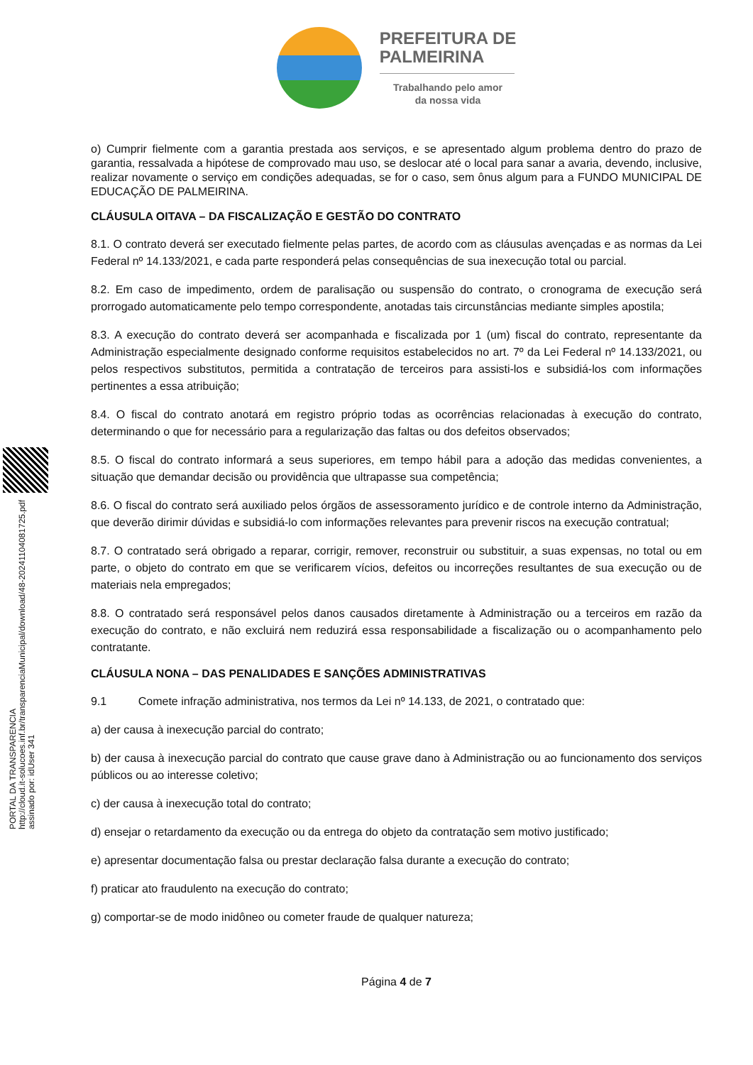PORTAL DA TRANSPARENCIA
http://cloud.it-solucoes.inf.br/transparenciaMunicipal/download/48-20241104081725.pdf
assinado por: idUser 341
PREFEITURA DE
PALMEIRINA
Trabalhando pelo amor
da nossa vida
o) Cumprir fielmente com a garantia prestada aos serviços, e se apresentado algum problema dentro do prazo de garantia, ressalvada a hipótese de comprovado mau uso, se deslocar até o local para sanar a avaria, devendo, inclusive, realizar novamente o serviço em condições adequadas, se for o caso, sem ônus algum para a FUNDO MUNICIPAL DE EDUCAÇÃO DE PALMEIRINA.
CLÁUSULA OITAVA – DA FISCALIZAÇÃO E GESTÃO DO CONTRATO
8.1. O contrato deverá ser executado fielmente pelas partes, de acordo com as cláusulas avençadas e as normas da Lei Federal nº 14.133/2021, e cada parte responderá pelas consequências de sua inexecução total ou parcial.
8.2. Em caso de impedimento, ordem de paralisação ou suspensão do contrato, o cronograma de execução será prorrogado automaticamente pelo tempo correspondente, anotadas tais circunstâncias mediante simples apostila;
8.3. A execução do contrato deverá ser acompanhada e fiscalizada por 1 (um) fiscal do contrato, representante da Administração especialmente designado conforme requisitos estabelecidos no art. 7º da Lei Federal nº 14.133/2021, ou pelos respectivos substitutos, permitida a contratação de terceiros para assisti-los e subsidiá-los com informações pertinentes a essa atribuição;
8.4. O fiscal do contrato anotará em registro próprio todas as ocorrências relacionadas à execução do contrato, determinando o que for necessário para a regularização das faltas ou dos defeitos observados;
8.5. O fiscal do contrato informará a seus superiores, em tempo hábil para a adoção das medidas convenientes, a situação que demandar decisão ou providência que ultrapasse sua competência;
8.6. O fiscal do contrato será auxiliado pelos órgãos de assessoramento jurídico e de controle interno da Administração, que deverão dirimir dúvidas e subsidiá-lo com informações relevantes para prevenir riscos na execução contratual;
8.7. O contratado será obrigado a reparar, corrigir, remover, reconstruir ou substituir, a suas expensas, no total ou em parte, o objeto do contrato em que se verificarem vícios, defeitos ou incorreções resultantes de sua execução ou de materiais nela empregados;
8.8. O contratado será responsável pelos danos causados diretamente à Administração ou a terceiros em razão da execução do contrato, e não excluirá nem reduzirá essa responsabilidade a fiscalização ou o acompanhamento pelo contratante.
CLÁUSULA NONA – DAS PENALIDADES E SANÇÕES ADMINISTRATIVAS
9.1 Comete infração administrativa, nos termos da Lei nº 14.133, de 2021, o contratado que:
a) der causa à inexecução parcial do contrato;
b) der causa à inexecução parcial do contrato que cause grave dano à Administração ou ao funcionamento dos serviços públicos ou ao interesse coletivo;
c) der causa à inexecução total do contrato;
d) ensejar o retardamento da execução ou da entrega do objeto da contratação sem motivo justificado;
e) apresentar documentação falsa ou prestar declaração falsa durante a execução do contrato;
f) praticar ato fraudulento na execução do contrato;
g) comportar-se de modo inidôneo ou cometer fraude de qualquer natureza;
Página 4 de 7